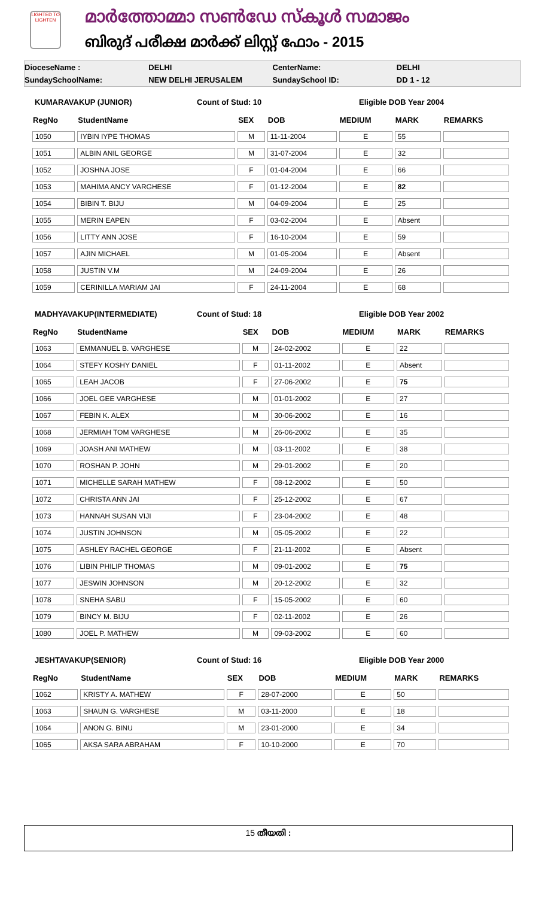LIGHTED TO LIGHTEN
മാർത്തോമ്മാ സൺഡേ സ്കൂൾ സമാജം
ബിരുദ് പരീക്ഷ മാർക്ക് ലിസ്റ്റ് ഫോം - 2015
DioceseName : DELHI CenterName: DELHI
SundaySchoolName: NEW DELHI JERUSALEM SundaySchool ID: DD 1 - 12
KUMARAVAKUP (JUNIOR) Count of Stud: 10 Eligible DOB Year 2004
| RegNo | StudentName | SEX | DOB | MEDIUM | MARK | REMARKS |
| --- | --- | --- | --- | --- | --- | --- |
| 1050 | IYBIN IYPE THOMAS | M | 11-11-2004 | E | 55 | |
| 1051 | ALBIN ANIL GEORGE | M | 31-07-2004 | E | 32 | |
| 1052 | JOSHNA JOSE | F | 01-04-2004 | E | 66 | |
| 1053 | MAHIMA ANCY VARGHESE | F | 01-12-2004 | E | 82 | |
| 1054 | BIBIN T. BIJU | M | 04-09-2004 | E | 25 | |
| 1055 | MERIN EAPEN | F | 03-02-2004 | E | Absent | |
| 1056 | LITTY ANN JOSE | F | 16-10-2004 | E | 59 | |
| 1057 | AJIN MICHAEL | M | 01-05-2004 | E | Absent | |
| 1058 | JUSTIN V.M | M | 24-09-2004 | E | 26 | |
| 1059 | CERINILLA MARIAM JAI | F | 24-11-2004 | E | 68 | |
MADHYAVAKUP(INTERMEDIATE) Count of Stud: 18 Eligible DOB Year 2002
| RegNo | StudentName | SEX | DOB | MEDIUM | MARK | REMARKS |
| --- | --- | --- | --- | --- | --- | --- |
| 1063 | EMMANUEL B. VARGHESE | M | 24-02-2002 | E | 22 | |
| 1064 | STEFY KOSHY DANIEL | F | 01-11-2002 | E | Absent | |
| 1065 | LEAH JACOB | F | 27-06-2002 | E | 75 | |
| 1066 | JOEL GEE VARGHESE | M | 01-01-2002 | E | 27 | |
| 1067 | FEBIN K. ALEX | M | 30-06-2002 | E | 16 | |
| 1068 | JERMIAH TOM VARGHESE | M | 26-06-2002 | E | 35 | |
| 1069 | JOASH ANI MATHEW | M | 03-11-2002 | E | 38 | |
| 1070 | ROSHAN P. JOHN | M | 29-01-2002 | E | 20 | |
| 1071 | MICHELLE SARAH MATHEW | F | 08-12-2002 | E | 50 | |
| 1072 | CHRISTA ANN JAI | F | 25-12-2002 | E | 67 | |
| 1073 | HANNAH SUSAN VIJI | F | 23-04-2002 | E | 48 | |
| 1074 | JUSTIN JOHNSON | M | 05-05-2002 | E | 22 | |
| 1075 | ASHLEY RACHEL GEORGE | F | 21-11-2002 | E | Absent | |
| 1076 | LIBIN PHILIP THOMAS | M | 09-01-2002 | E | 75 | |
| 1077 | JESWIN JOHNSON | M | 20-12-2002 | E | 32 | |
| 1078 | SNEHA SABU | F | 15-05-2002 | E | 60 | |
| 1079 | BINCY M. BIJU | F | 02-11-2002 | E | 26 | |
| 1080 | JOEL P. MATHEW | M | 09-03-2002 | E | 60 | |
JESHTAVAKUP(SENIOR) Count of Stud: 16 Eligible DOB Year 2000
| RegNo | StudentName | SEX | DOB | MEDIUM | MARK | REMARKS |
| --- | --- | --- | --- | --- | --- | --- |
| 1062 | KRISTY A. MATHEW | F | 28-07-2000 | E | 50 | |
| 1063 | SHAUN G. VARGHESE | M | 03-11-2000 | E | 18 | |
| 1064 | ANON G. BINU | M | 23-01-2000 | E | 34 | |
| 1065 | AKSA SARA ABRAHAM | F | 10-10-2000 | E | 70 | |
15 തീയതി :